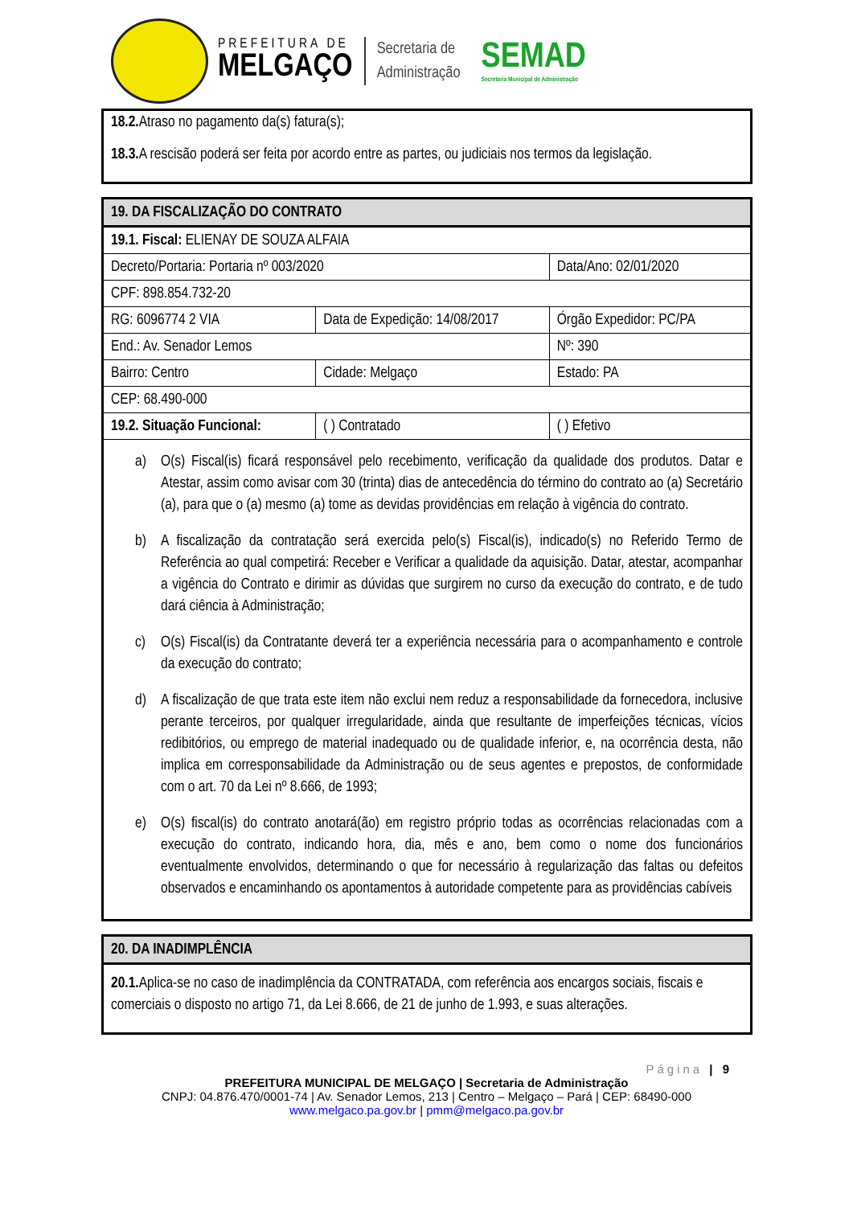PREFEITURA DE
MELGAÇO
Secretaria de
Administração
SEMAD
Secretaria Municipal de Administração
| 18.2. Atraso no pagamento da(s) fatura(s); 18.3. A rescisão poderá ser feita por acordo entre as partes, ou judiciais nos termos da legislação. |
| 19. DA FISCALIZAÇÃO DO CONTRATO | | | | | |
| --- | --- | --- | --- | --- | --- |
| 19.1. Fiscal: ELIENAY DE SOUZA ALFAIA | | | | | |
| Decreto/Portaria: Portaria nº 003/2020 | | | | | Data/Ano: 02/01/2020 |
| CPF: 898.854.732-20 | | | | | |
| RG: 6096774 2 VIA | Data de Expedição: 14/08/2017 | | | Órgão Expedidor: PC/PA | |
| End.: Av. Senador Lemos | | | | | Nº: 390 |
| Bairro: Centro | | Cidade: Melgaço | | | Estado: PA |
| CEP: 68.490-000 | | | | | |
| 19.2. Situação Funcional: | | ( ) Contratado | ( ) Efetivo | | |
| a) O(s) Fiscal(is) ficará responsável pelo recebimento, verificação da qualidade dos produtos. Datar e Atestar, assim como avisar com 30 (trinta) dias de antecedência do término do contrato ao (a) Secretário (a), para que o (a) mesmo (a) tome as devidas providências em relação à vigência do contrato. b) A fiscalização da contratação será exercida pelo(s) Fiscal(is), indicado(s) no Referido Termo de Referência ao qual competirá: Receber e Verificar a qualidade da aquisição. Datar, atestar, acompanhar a vigência do Contrato e dirimir as dúvidas que surgirem no curso da execução do contrato, e de tudo dará ciência à Administração; c) O(s) Fiscal(is) da Contratante deverá ter a experiência necessária para o acompanhamento e controle da execução do contrato; d) A fiscalização de que trata este item não exclui nem reduz a responsabilidade da fornecedora, inclusive perante terceiros, por qualquer irregularidade, ainda que resultante de imperfeições técnicas, vícios redibitórios, ou emprego de material inadequado ou de qualidade inferior, e, na ocorrência desta, não implica em corresponsabilidade da Administração ou de seus agentes e prepostos, de conformidade com o art. 70 da Lei nº 8.666, de 1993; e) O(s) fiscal(is) do contrato anotará(ão) em registro próprio todas as ocorrências relacionadas com a execução do contrato, indicando hora, dia, mês e ano, bem como o nome dos funcionários eventualmente envolvidos, determinando o que for necessário à regularização das faltas ou defeitos observados e encaminhando os apontamentos à autoridade competente para as providências cabíveis | | | | | |
| 20. DA INADIMPLÊNCIA |
| --- |
| 20.1. Aplica-se no caso de inadimplência da CONTRATADA, com referência aos encargos sociais, fiscais e comerciais o disposto no artigo 71, da Lei 8.666, de 21 de junho de 1.993, e suas alterações. |
Página | 9
PREFEITURA MUNICIPAL DE MELGAÇO | Secretaria de Administração
CNPJ: 04.876.470/0001-74 | Av. Senador Lemos, 213 | Centro – Melgaço – Pará | CEP: 68490-000
www.melgaco.pa.gov.br | pmm@melgaco.pa.gov.br